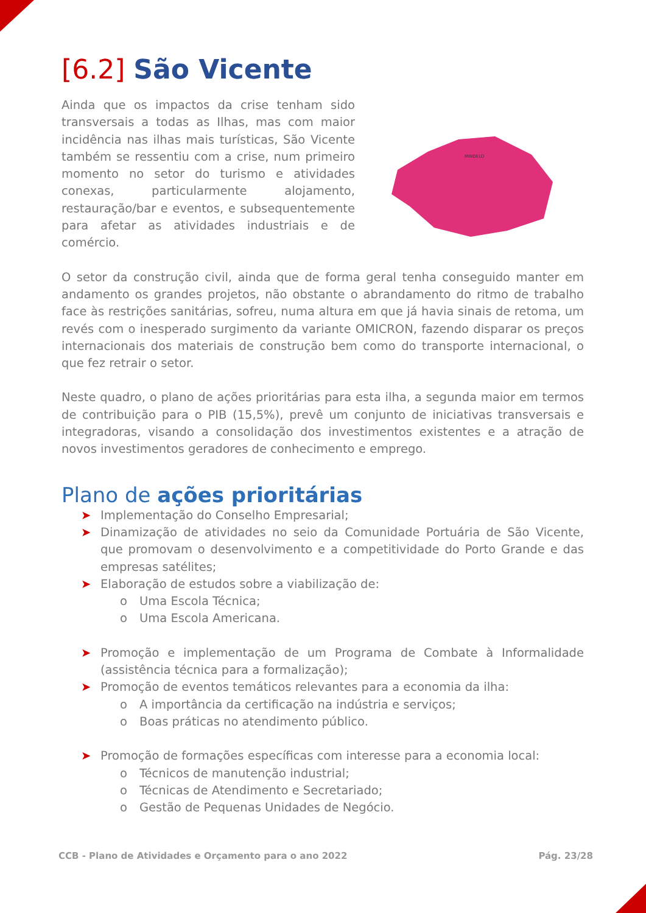[6.2] São Vicente
Ainda que os impactos da crise tenham sido transversais a todas as Ilhas, mas com maior incidência nas ilhas mais turísticas, São Vicente também se ressentiu com a crise, num primeiro momento no setor do turismo e atividades conexas, particularmente alojamento, restauração/bar e eventos, e subsequentemente para afetar as atividades industriais e de comércio.
MINDELO
O setor da construção civil, ainda que de forma geral tenha conseguido manter em andamento os grandes projetos, não obstante o abrandamento do ritmo de trabalho face às restrições sanitárias, sofreu, numa altura em que já havia sinais de retoma, um revés com o inesperado surgimento da variante OMICRON, fazendo disparar os preços internacionais dos materiais de construção bem como do transporte internacional, o que fez retrair o setor.
Neste quadro, o plano de ações prioritárias para esta ilha, a segunda maior em termos de contribuição para o PIB (15,5%), prevê um conjunto de iniciativas transversais e integradoras, visando a consolidação dos investimentos existentes e a atração de novos investimentos geradores de conhecimento e emprego.
Plano de ações prioritárias
➤ Implementação do Conselho Empresarial;
➤ Dinamização de atividades no seio da Comunidade Portuária de São Vicente, que promovam o desenvolvimento e a competitividade do Porto Grande e das empresas satélites;
➤ Elaboração de estudos sobre a viabilização de:
o Uma Escola Técnica;
o Uma Escola Americana.
➤ Promoção e implementação de um Programa de Combate à Informalidade (assistência técnica para a formalização);
➤ Promoção de eventos temáticos relevantes para a economia da ilha:
o A importância da certificação na indústria e serviços;
o Boas práticas no atendimento público.
➤ Promoção de formações específicas com interesse para a economia local:
o Técnicos de manutenção industrial;
o Técnicas de Atendimento e Secretariado;
o Gestão de Pequenas Unidades de Negócio.
CCB - Plano de Atividades e Orçamento para o ano 2022 Pág. 23/28